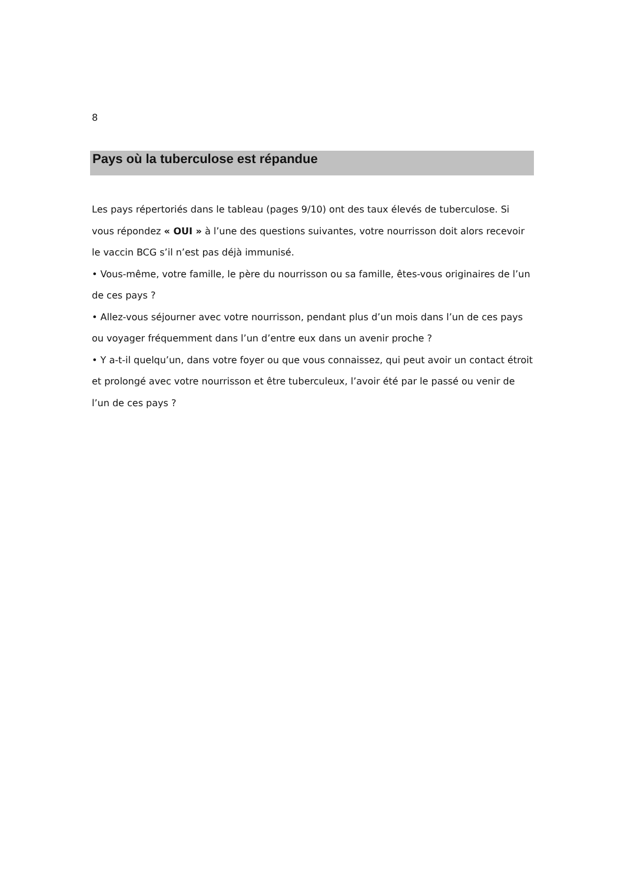8
Pays où la tuberculose est répandue
Les pays répertoriés dans le tableau (pages 9/10) ont des taux élevés de tuberculose. Si vous répondez « OUI » à l’une des questions suivantes, votre nourrisson doit alors recevoir le vaccin BCG s’il n’est pas déjà immunisé.
• Vous-même, votre famille, le père du nourrisson ou sa famille, êtes-vous originaires de l’un de ces pays ?
• Allez-vous séjourner avec votre nourrisson, pendant plus d’un mois dans l’un de ces pays ou voyager fréquemment dans l’un d’entre eux dans un avenir proche ?
• Y a-t-il quelqu’un, dans votre foyer ou que vous connaissez, qui peut avoir un contact étroit et prolongé avec votre nourrisson et être tuberculeux, l’avoir été par le passé ou venir de l’un de ces pays ?